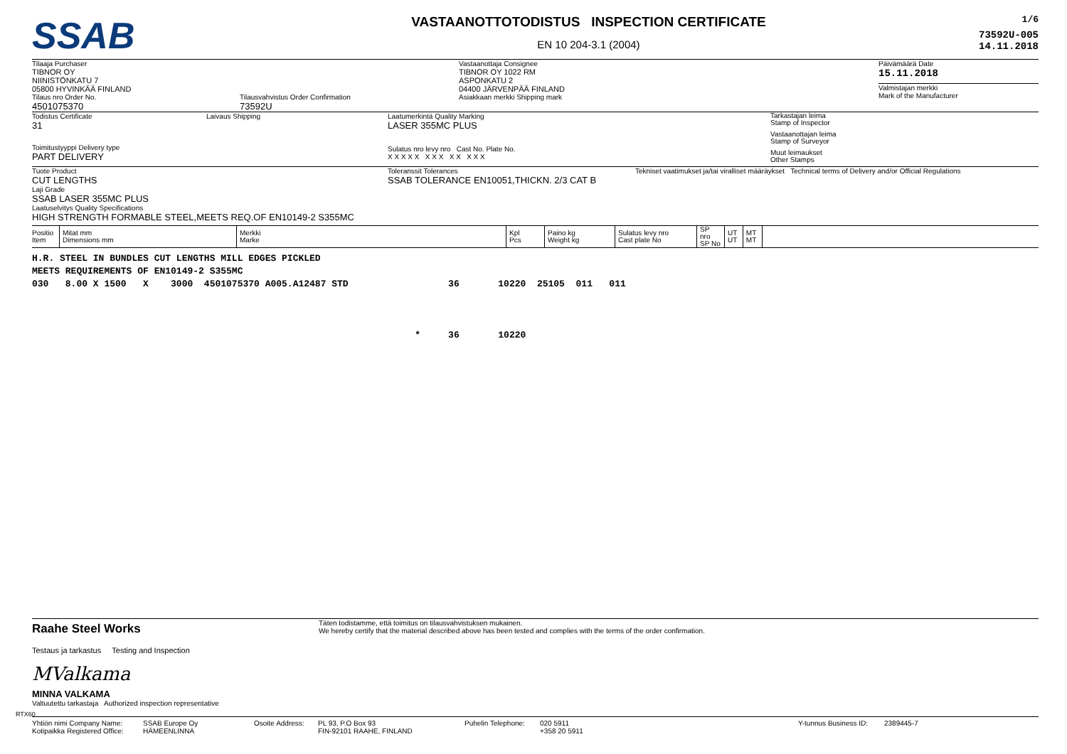SSAB
VASTAANOTTOTODISTUS INSPECTION CERTIFICATE
EN 10 204-3.1 (2004)
1/6
73592U-005
14.11.2018
Tilaaja Purchaser
TIBNOR OY
NIINISTÖNKATU 7
05800 HYVINKÄÄ FINLAND
Tilaus nro Order No.
4501075370
Tilausvahvistus Order Confirmation
73592U
Vastaanottaja Consignee
TIBNOR OY 1022 RM
ASPONKATU 2
04400 JÄRVENPÄÄ FINLAND
Asiakkaan merkki Shipping mark
Päivämäärä Date
15.11.2018
Valmistajan merkki
Mark of the Manufacturer
Todistus Certificate
31
Laivaus Shipping
Toimitustyyppi Delivery type
PART DELIVERY
Laatumerkintä Quality Marking
LASER 355MC PLUS
Sulatus nro levy nro Cast No. Plate No.
X X X X X X X X X X X X X
Tarkastajan leima
Stamp of Inspector
Vastaanottajan leima
Stamp of Surveyor
Muut leimaukset
Other Stamps
Tuote Product
CUT LENGTHS
Laji Grade
SSAB LASER 355MC PLUS
Laatuselvitys Quality Specifications
HIGH STRENGTH FORMABLE STEEL,MEETS REQ.OF EN10149-2 S355MC
Toleranssit Tolerances
SSAB TOLERANCE EN10051,THICKN. 2/3 CAT B
Tekniset vaatimukset ja/tai viralliset määräykset Technical terms of Delivery and/or Official Regulations
| Positio Item | Mitat mm Dimensions mm | Merkki Marke | Kpl Pcs | Paino kg Weight kg | Sulatus levy nro Cast plate No | SP nro SP No | UT UT | MT MT | |
| --- | --- | --- | --- | --- | --- | --- | --- | --- | --- |
H.R. STEEL IN BUNDLES CUT LENGTHS MILL EDGES PICKLED MEETS REQUIREMENTS OF EN10149-2 S355MC 030 8.00 X 1500 X 3000 4501075370 A005.A12487 STD 36 10220 25105 011 011 * 36 10220
Raahe Steel Works
Testaus ja tarkastus Testing and Inspection
MValkama
MINNA VALKAMA
Valtuutettu tarkastaja Authorized inspection representative
Täten todistamme, että toimitus on tilausvahvistuksen mukainen.
We hereby certify that the material described above has been tested and complies with the terms of the order confirmation.
Yhtiön nimi Company Name:
Kotipaikka Registered Office:
SSAB Europe Oy
HÄMEENLINNA
Osoite Address: PL 93, P.O Box 93
FIN-92101 RAAHE, FINLAND
Puhelin Telephone:
020 5911
+358 20 5911
Y-tunnus Business ID:
2389445-7
RTX60